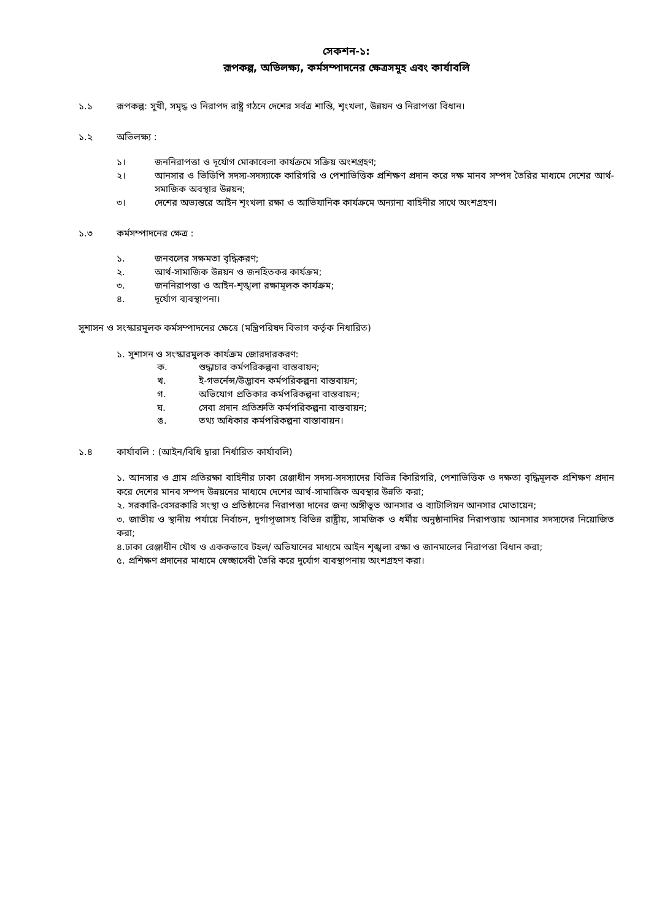সেকশন-১:
রূপকল্প, অভিলক্ষ্য, কর্মসম্পাদনের ক্ষেত্রসমূহ এবং কার্যাবলি
১.১ রূপকল্প: সুখী, সমৃদ্ধ ও নিরাপদ রাষ্ট্র গঠনে দেশের সর্বত্র শান্তি, শৃংখলা, উন্নয়ন ও নিরাপত্তা বিধান।
১.২ অভিলক্ষ্য :
১। জননিরাপত্তা ও দূর্যোগ মোকাবেলা কার্যক্রমে সক্রিয় অংশগ্রহণ;
২। আনসার ও ভিডিপি সদস্য-সদস্যাকে কারিগরি ও পেশাভিত্তিক প্রশিক্ষণ প্রদান করে দক্ষ মানব সম্পদ তৈরির মাধ্যমে দেশের আর্থ-সমাজিক অবস্থার উন্নয়ন;
৩। দেশের অভ্যন্তরে আইন শৃংখলা রক্ষা ও আভিযানিক কার্যক্রমে অন্যান্য বাহিনীর সাথে অংশগ্রহণ।
১.৩ কর্মসম্পাদনের ক্ষেত্র :
১. জনবলের সক্ষমতা বৃদ্ধিকরণ;
২. আর্থ-সামাজিক উন্নয়ন ও জনহিতকর কার্যক্রম;
৩. জননিরাপত্তা ও আইন-শৃঙ্খলা রক্ষামূলক কার্যক্রম;
৪. দূর্যোগ ব্যবস্থাপনা।
সুশাসন ও সংস্কারমূলক কর্মসম্পাদনের ক্ষেত্রে (মন্ত্রিপরিষদ বিভাগ কর্তৃক নিধারিত)
১. সুশাসন ও সংস্কারমুলক কার্যক্রম জোরদারকরণ:
ক. শুদ্ধাচার কর্মপরিকল্পনা বাস্তবায়ন;
খ. ই-গভর্নেন্স/উদ্ভাবন কর্মপরিকল্পনা বাস্তবায়ন;
গ. অভিযোগ প্রতিকার কর্মপরিকল্পনা বাস্তবায়ন;
ঘ. সেবা প্রদান প্রতিশ্রুতি কর্মপরিকল্পনা বাস্তবায়ন;
ঙ. তথ্য অধিকার কর্মপরিকল্পনা বাস্তাবায়ন।
১.৪ কার্যাবলি : (আইন/বিধি দ্বারা নির্ধারিত কার্যাবলি)
১. আনসার ও গ্রাম প্রতিরক্ষা বাহিনীর ঢাকা রেঞ্জাধীন সদস্য-সদস্যাদের বিভিন্ন কিারিগরি, পেশাভিত্তিক ও দক্ষতা বৃদ্ধিমূলক প্রশিক্ষণ প্রদান করে দেশের মানব সম্পদ উন্নয়নের মাধ্যমে দেশের আর্থ-সামাজিক অবস্থার উন্নতি করা;
২. সরকারি-বেসরকারি সংস্থা ও প্রতিষ্ঠানের নিরাপত্তা দানের জন্য অঙ্গীভূত আনসার ও ব্যাটালিয়ন আনসার মোতায়েন;
৩. জাতীয় ও স্থানীয় পর্যায়ে নির্বাচন, দূর্গাপূজাসহ বিভিন্ন রাষ্ট্রীয়, সামজিক ও ধর্মীয় অনুষ্ঠানাদির নিরাপত্তায় আনসার সদস্যদের নিয়োজিত করা;
৪.ঢাকা রেঞ্জাধীন যৌথ ও এককভাবে টহল/ অভিযানের মাধ্যমে আইন শৃঙ্খলা রক্ষা ও জানমালের নিরাপত্তা বিধান করা;
৫. প্রশিক্ষণ প্রদানের মাধ্যমে স্বেচ্ছাসেবী তৈরি করে দূর্যোগ ব্যবস্থাপনায় অংশগ্রহণ করা।